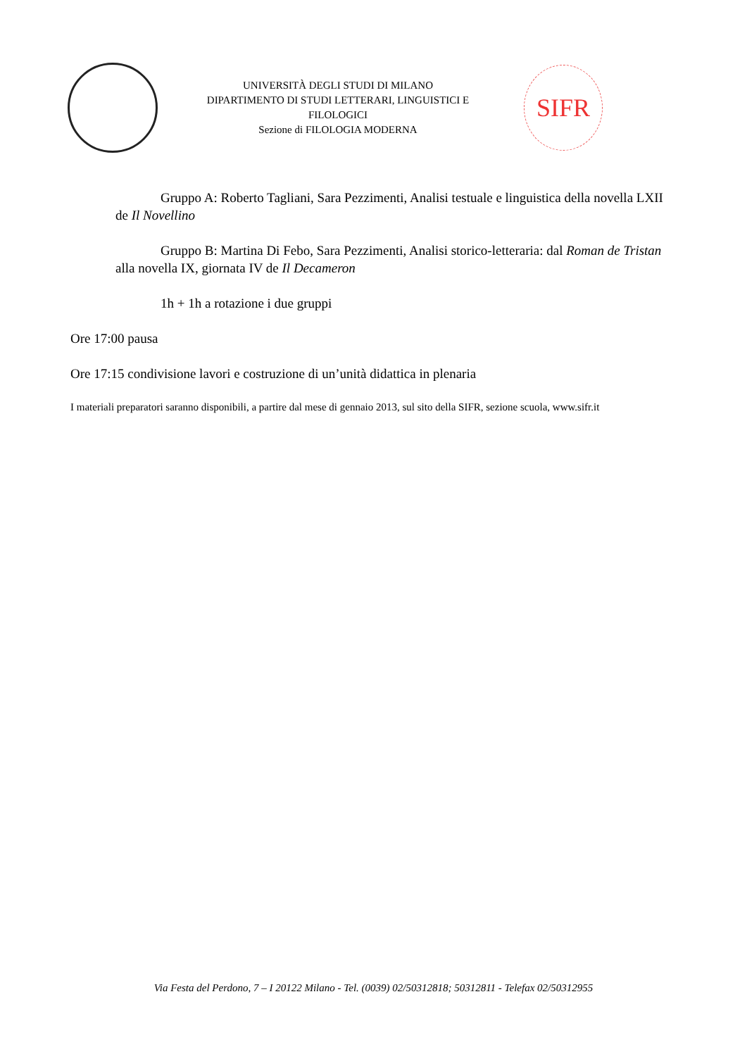UNIVERSITÀ DEGLI STUDI DI MILANO
DIPARTIMENTO DI STUDI LETTERARI, LINGUISTICI E FILOLOGICI
Sezione di FILOLOGIA MODERNA
SIFR
Gruppo A: Roberto Tagliani, Sara Pezzimenti, Analisi testuale e linguistica della novella LXII de Il Novellino
Gruppo B: Martina Di Febo, Sara Pezzimenti, Analisi storico-letteraria: dal Roman de Tristan alla novella IX, giornata IV de Il Decameron
1h + 1h a rotazione i due gruppi
Ore 17:00 pausa
Ore 17:15 condivisione lavori e costruzione di un’unità didattica in plenaria
I materiali preparatori saranno disponibili, a partire dal mese di gennaio 2013, sul sito della SIFR, sezione scuola, www.sifr.it
Via Festa del Perdono, 7 – I 20122 Milano - Tel. (0039) 02/50312818; 50312811 - Telefax 02/50312955